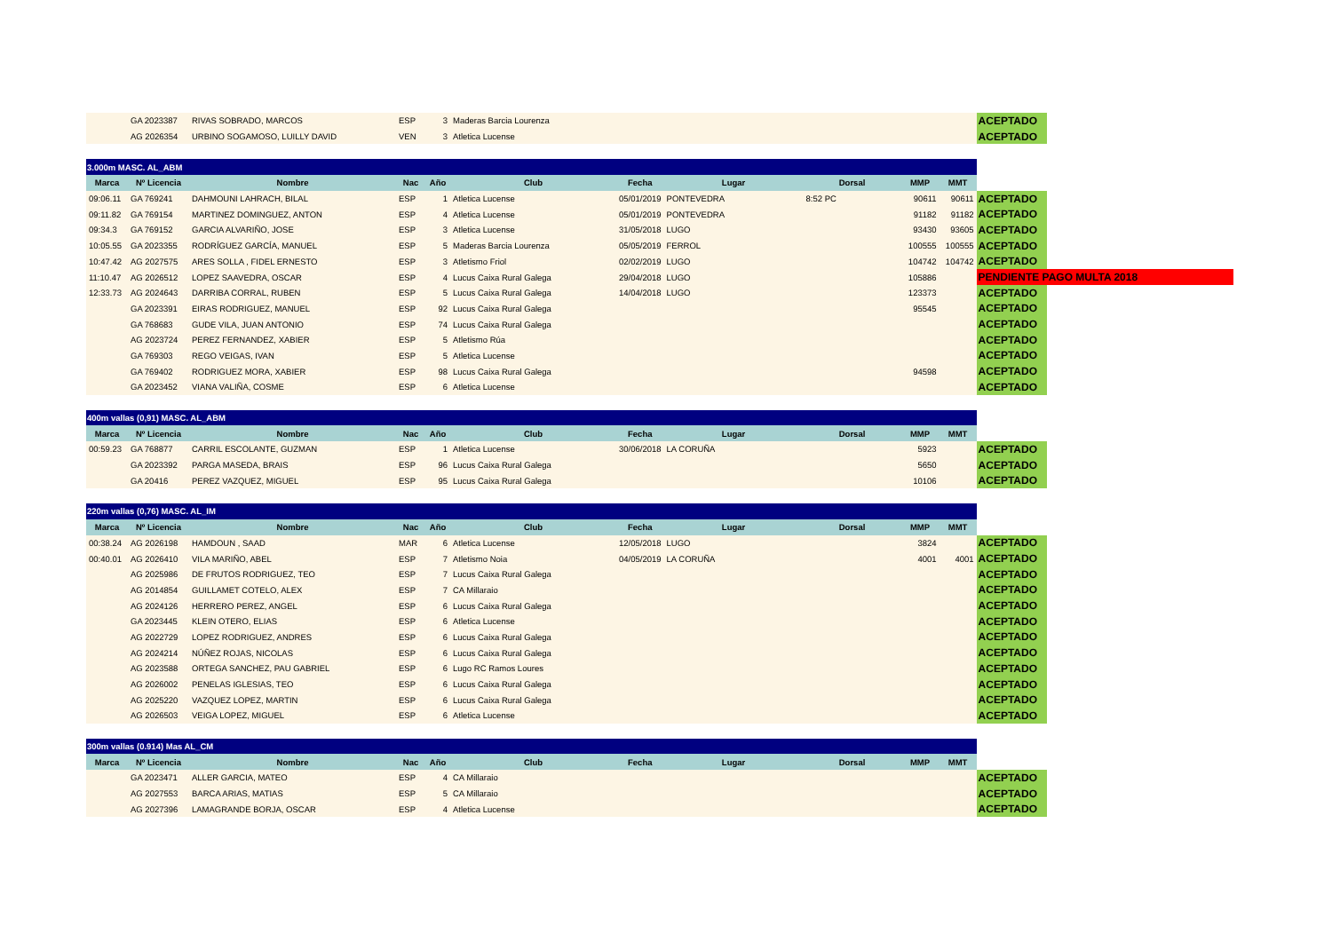| | GA 2023387 | RIVAS SOBRADO, MARCOS | ESP | 3 | Maderas Barcia Lourenza | | | | | | ACEPTADO | |
| | AG 2026354 | URBINO SOGAMOSO, LUILLY DAVID | VEN | 3 | Atletica Lucense | | | | | | ACEPTADO | |
| 3.000m MASC. AL_ABM | | | | | | | | | | | | |
| Marca | Nº Licencia | Nombre | Nac | Año | Club | Fecha | Lugar | Dorsal | MMP | MMT | | |
| 09:06.11 | GA 769241 | DAHMOUNI LAHRACH, BILAL | ESP | 1 | Atletica Lucense | 05/01/2019 | PONTEVEDRA | 8:52 PC | 90611 | 90611 | ACEPTADO | |
| 09:11.82 | GA 769154 | MARTINEZ DOMINGUEZ, ANTON | ESP | 4 | Atletica Lucense | 05/01/2019 | PONTEVEDRA | | 91182 | 91182 | ACEPTADO | |
| 09:34.3 | GA 769152 | GARCIA ALVARIÑO, JOSE | ESP | 3 | Atletica Lucense | 31/05/2018 | LUGO | | 93430 | 93605 | ACEPTADO | |
| 10:05.55 | GA 2023355 | RODRÍGUEZ GARCÍA, MANUEL | ESP | 5 | Maderas Barcia Lourenza | 05/05/2019 | FERROL | | 100555 | 100555 | ACEPTADO | |
| 10:47.42 | AG 2027575 | ARES SOLLA , FIDEL ERNESTO | ESP | 3 | Atletismo Friol | 02/02/2019 | LUGO | | 104742 | 104742 | ACEPTADO | |
| 11:10.47 | AG 2026512 | LOPEZ SAAVEDRA, OSCAR | ESP | 4 | Lucus Caixa Rural Galega | 29/04/2018 | LUGO | | 105886 | | PENDIENTE PAGO MULTA 2018 | |
| 12:33.73 | AG 2024643 | DARRIBA CORRAL, RUBEN | ESP | 5 | Lucus Caixa Rural Galega | 14/04/2018 | LUGO | | 123373 | | ACEPTADO | |
| | GA 2023391 | EIRAS RODRIGUEZ, MANUEL | ESP | 92 | Lucus Caixa Rural Galega | | | | 95545 | | ACEPTADO | |
| | GA 768683 | GUDE VILA, JUAN ANTONIO | ESP | 74 | Lucus Caixa Rural Galega | | | | | | ACEPTADO | |
| | AG 2023724 | PEREZ FERNANDEZ, XABIER | ESP | 5 | Atletismo Rúa | | | | | | ACEPTADO | |
| | GA 769303 | REGO VEIGAS, IVAN | ESP | 5 | Atletica Lucense | | | | | | ACEPTADO | |
| | GA 769402 | RODRIGUEZ MORA, XABIER | ESP | 98 | Lucus Caixa Rural Galega | | | | 94598 | | ACEPTADO | |
| | GA 2023452 | VIANA VALIÑA, COSME | ESP | 6 | Atletica Lucense | | | | | | ACEPTADO | |
| 400m vallas (0,91) MASC. AL_ABM | | | | | | | | | | | | |
| Marca | Nº Licencia | Nombre | Nac | Año | Club | Fecha | Lugar | Dorsal | MMP | MMT | | |
| 00:59.23 | GA 768877 | CARRIL ESCOLANTE, GUZMAN | ESP | 1 | Atletica Lucense | 30/06/2018 | LA CORUÑA | | 5923 | | ACEPTADO | |
| | GA 2023392 | PARGA MASEDA, BRAIS | ESP | 96 | Lucus Caixa Rural Galega | | | | 5650 | | ACEPTADO | |
| | GA 20416 | PEREZ VAZQUEZ, MIGUEL | ESP | 95 | Lucus Caixa Rural Galega | | | | 10106 | | ACEPTADO | |
| 220m vallas (0,76) MASC. AL_IM | | | | | | | | | | | | |
| Marca | Nº Licencia | Nombre | Nac | Año | Club | Fecha | Lugar | Dorsal | MMP | MMT | | |
| 00:38.24 | AG 2026198 | HAMDOUN , SAAD | MAR | 6 | Atletica Lucense | 12/05/2018 | LUGO | | 3824 | | ACEPTADO | |
| 00:40.01 | AG 2026410 | VILA MARIÑO, ABEL | ESP | 7 | Atletismo Noia | 04/05/2019 | LA CORUÑA | | 4001 | 4001 | ACEPTADO | |
| | AG 2025986 | DE FRUTOS RODRIGUEZ, TEO | ESP | 7 | Lucus Caixa Rural Galega | | | | | | ACEPTADO | |
| | AG 2014854 | GUILLAMET COTELO, ALEX | ESP | 7 | CA Millaraio | | | | | | ACEPTADO | |
| | AG 2024126 | HERRERO PEREZ, ANGEL | ESP | 6 | Lucus Caixa Rural Galega | | | | | | ACEPTADO | |
| | GA 2023445 | KLEIN OTERO, ELIAS | ESP | 6 | Atletica Lucense | | | | | | ACEPTADO | |
| | AG 2022729 | LOPEZ RODRIGUEZ, ANDRES | ESP | 6 | Lucus Caixa Rural Galega | | | | | | ACEPTADO | |
| | AG 2024214 | NÚÑEZ ROJAS, NICOLAS | ESP | 6 | Lucus Caixa Rural Galega | | | | | | ACEPTADO | |
| | AG 2023588 | ORTEGA SANCHEZ, PAU GABRIEL | ESP | 6 | Lugo RC Ramos Loures | | | | | | ACEPTADO | |
| | AG 2026002 | PENELAS IGLESIAS, TEO | ESP | 6 | Lucus Caixa Rural Galega | | | | | | ACEPTADO | |
| | AG 2025220 | VAZQUEZ LOPEZ, MARTIN | ESP | 6 | Lucus Caixa Rural Galega | | | | | | ACEPTADO | |
| | AG 2026503 | VEIGA LOPEZ, MIGUEL | ESP | 6 | Atletica Lucense | | | | | | ACEPTADO | |
| 300m vallas (0.914) Mas AL_CM | | | | | | | | | | | | |
| Marca | Nº Licencia | Nombre | Nac | Año | Club | Fecha | Lugar | Dorsal | MMP | MMT | | |
| | GA 2023471 | ALLER GARCIA, MATEO | ESP | 4 | CA Millaraio | | | | | | ACEPTADO | |
| | AG 2027553 | BARCA ARIAS, MATIAS | ESP | 5 | CA Millaraio | | | | | | ACEPTADO | |
| | AG 2027396 | LAMAGRANDE BORJA, OSCAR | ESP | 4 | Atletica Lucense | | | | | | ACEPTADO | |